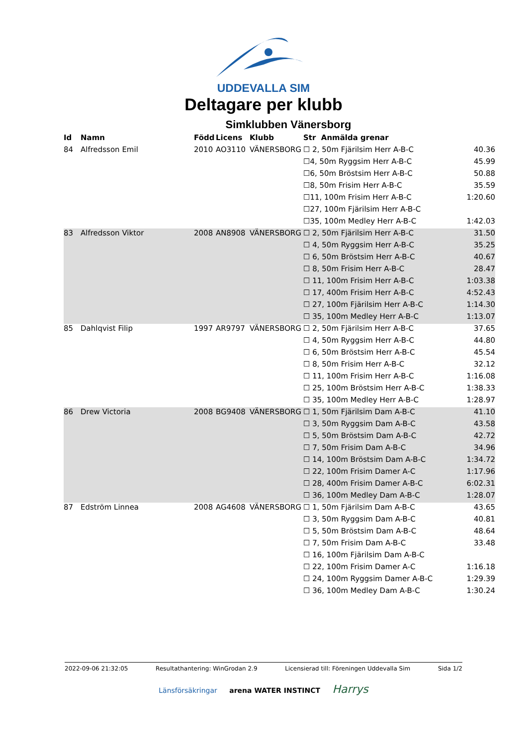UDDEVALLA SIM
Deltagare per klubb
Simklubben Vänersborg
| Id | Namn | Född | Licens | Klubb | Str Anmälda grenar | |
| --- | --- | --- | --- | --- | --- | --- |
| 84 | Alfredsson Emil | 2010 | AO3110 | VÄNERSBORG | ☐ 2, 50m Fjärilsim Herr A-B-C | 40.36 |
| | | | | | ☐4, 50m Ryggsim Herr A-B-C | 45.99 |
| | | | | | ☐6, 50m Bröstsim Herr A-B-C | 50.88 |
| | | | | | ☐8, 50m Frisim Herr A-B-C | 35.59 |
| | | | | | ☐11, 100m Frisim Herr A-B-C | 1:20.60 |
| | | | | | ☐27, 100m Fjärilsim Herr A-B-C | |
| | | | | | ☐35, 100m Medley Herr A-B-C | 1:42.03 |
| 83 | Alfredsson Viktor | 2008 | AN8908 | VÄNERSBORG | ☐ 2, 50m Fjärilsim Herr A-B-C | 31.50 |
| | | | | | ☐ 4, 50m Ryggsim Herr A-B-C | 35.25 |
| | | | | | ☐ 6, 50m Bröstsim Herr A-B-C | 40.67 |
| | | | | | ☐ 8, 50m Frisim Herr A-B-C | 28.47 |
| | | | | | ☐ 11, 100m Frisim Herr A-B-C | 1:03.38 |
| | | | | | ☐ 17, 400m Frisim Herr A-B-C | 4:52.43 |
| | | | | | ☐ 27, 100m Fjärilsim Herr A-B-C | 1:14.30 |
| | | | | | ☐ 35, 100m Medley Herr A-B-C | 1:13.07 |
| 85 | Dahlqvist Filip | 1997 | AR9797 | VÄNERSBORG | ☐ 2, 50m Fjärilsim Herr A-B-C | 37.65 |
| | | | | | ☐ 4, 50m Ryggsim Herr A-B-C | 44.80 |
| | | | | | ☐ 6, 50m Bröstsim Herr A-B-C | 45.54 |
| | | | | | ☐ 8, 50m Frisim Herr A-B-C | 32.12 |
| | | | | | ☐ 11, 100m Frisim Herr A-B-C | 1:16.08 |
| | | | | | ☐ 25, 100m Bröstsim Herr A-B-C | 1:38.33 |
| | | | | | ☐ 35, 100m Medley Herr A-B-C | 1:28.97 |
| 86 | Drew Victoria | 2008 | BG9408 | VÄNERSBORG | ☐ 1, 50m Fjärilsim Dam A-B-C | 41.10 |
| | | | | | ☐ 3, 50m Ryggsim Dam A-B-C | 43.58 |
| | | | | | ☐ 5, 50m Bröstsim Dam A-B-C | 42.72 |
| | | | | | ☐ 7, 50m Frisim Dam A-B-C | 34.96 |
| | | | | | ☐ 14, 100m Bröstsim Dam A-B-C | 1:34.72 |
| | | | | | ☐ 22, 100m Frisim Damer A-C | 1:17.96 |
| | | | | | ☐ 28, 400m Frisim Damer A-B-C | 6:02.31 |
| | | | | | ☐ 36, 100m Medley Dam A-B-C | 1:28.07 |
| 87 | Edström Linnea | 2008 | AG4608 | VÄNERSBORG | ☐ 1, 50m Fjärilsim Dam A-B-C | 43.65 |
| | | | | | ☐ 3, 50m Ryggsim Dam A-B-C | 40.81 |
| | | | | | ☐ 5, 50m Bröstsim Dam A-B-C | 48.64 |
| | | | | | ☐ 7, 50m Frisim Dam A-B-C | 33.48 |
| | | | | | ☐ 16, 100m Fjärilsim Dam A-B-C | |
| | | | | | ☐ 22, 100m Frisim Damer A-C | 1:16.18 |
| | | | | | ☐ 24, 100m Ryggsim Damer A-B-C | 1:29.39 |
| | | | | | ☐ 36, 100m Medley Dam A-B-C | 1:30.24 |
2022-09-06 21:32:05 Resultathantering: WinGrodan 2.9 Licensierad till: Föreningen Uddevalla Sim Sida 1/2
Länsförsäkringar arena WATER INSTINCT Harrys